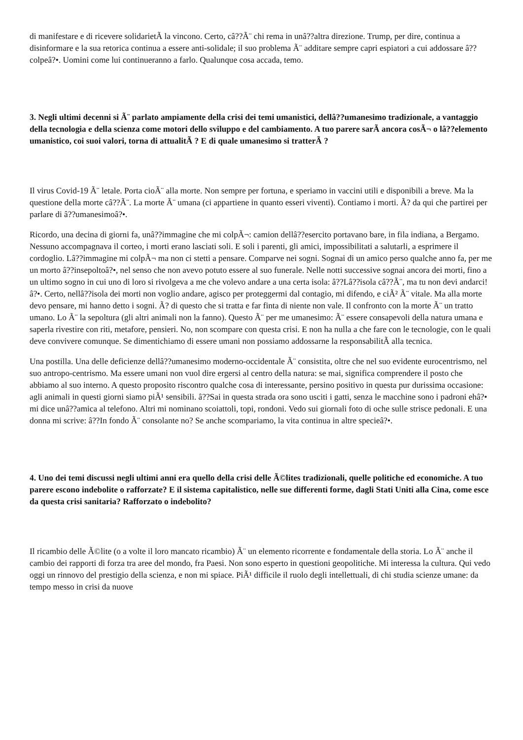di manifestare e di ricevere solidarietÃ la vincono. Certo, câ??Ã¨ chi rema in unâ??altra direzione. Trump, per dire, continua a disinformare e la sua retorica continua a essere anti-solidale; il suo problema Ã¨ additare sempre capri espiatori a cui addossare â??colpeâ?•. Uomini come lui continueranno a farlo. Qualunque cosa accada, temo.
3. Negli ultimi decenni si Ã¨ parlato ampiamente della crisi dei temi umanistici, dellâ??umanesimo tradizionale, a vantaggio della tecnologia e della scienza come motori dello sviluppo e del cambiamento. A tuo parere sarÃ ancora cosÃ¬ o lâ??elemento umanistico, coi suoi valori, torna di attualitÃ ? E di quale umanesimo si tratterÃ ?
Il virus Covid-19 Ã¨ letale. Porta cioÃ¨ alla morte. Non sempre per fortuna, e speriamo in vaccini utili e disponibili a breve. Ma la questione della morte câ??Ã¨. La morte Ã¨ umana (ci appartiene in quanto esseri viventi). Contiamo i morti. Ã? da qui che partirei per parlare di â??umanesimoâ?•.
Ricordo, una decina di giorni fa, unâ??immagine che mi colpÃ¬: camion dellâ??esercito portavano bare, in fila indiana, a Bergamo. Nessuno accompagnava il corteo, i morti erano lasciati soli. E soli i parenti, gli amici, impossibilitati a salutarli, a esprimere il cordoglio. Lâ??immagine mi colpÃ¬ ma non ci stetti a pensare. Comparve nei sogni. Sognai di un amico perso qualche anno fa, per me un morto â??insepoltoâ?•, nel senso che non avevo potuto essere al suo funerale. Nelle notti successive sognai ancora dei morti, fino a un ultimo sogno in cui uno di loro si rivolgeva a me che volevo andare a una certa isola: â??Lâ??isola câ??Ã¨, ma tu non devi andarci!â?•. Certo, nellâ??isola dei morti non voglio andare, agisco per proteggermi dal contagio, mi difendo, e ciÃ² Ã¨ vitale. Ma alla morte devo pensare, mi hanno detto i sogni. Ã? di questo che si tratta e far finta di niente non vale. Il confronto con la morte Ã¨ un tratto umano. Lo Ã¨ la sepoltura (gli altri animali non la fanno). Questo Ã¨ per me umanesimo: Ã¨ essere consapevoli della natura umana e saperla rivestire con riti, metafore, pensieri. No, non scompare con questa crisi. E non ha nulla a che fare con le tecnologie, con le quali deve convivere comunque. Se dimentichiamo di essere umani non possiamo addossarne la responsabilitÃ alla tecnica.
Una postilla. Una delle deficienze dellâ??umanesimo moderno-occidentale Ã¨ consistita, oltre che nel suo evidente eurocentrismo, nel suo antropo-centrismo. Ma essere umani non vuol dire ergersi al centro della natura: se mai, significa comprendere il posto che abbiamo al suo interno. A questo proposito riscontro qualche cosa di interessante, persino positivo in questa pur durissima occasione: agli animali in questi giorni siamo piÃ¹ sensibili. â??Sai in questa strada ora sono usciti i gatti, senza le macchine sono i padroni ehâ?• mi dice unâ??amica al telefono. Altri mi nominano scoiattoli, topi, rondoni. Vedo sui giornali foto di oche sulle strisce pedonali. E una donna mi scrive: â??In fondo Ã¨ consolante no? Se anche scompariamo, la vita continua in altre specieâ?•.
4. Uno dei temi discussi negli ultimi anni era quello della crisi delle Ã©lites tradizionali, quelle politiche ed economiche. A tuo parere escono indebolite o rafforzate? E il sistema capitalistico, nelle sue differenti forme, dagli Stati Uniti alla Cina, come esce da questa crisi sanitaria? Rafforzato o indebolito?
Il ricambio delle Ã©lite (o a volte il loro mancato ricambio) Ã¨ un elemento ricorrente e fondamentale della storia. Lo Ã¨ anche il cambio dei rapporti di forza tra aree del mondo, fra Paesi. Non sono esperto in questioni geopolitiche. Mi interessa la cultura. Qui vedo oggi un rinnovo del prestigio della scienza, e non mi spiace. PiÃ¹ difficile il ruolo degli intellettuali, di chi studia scienze umane: da tempo messo in crisi da nuove